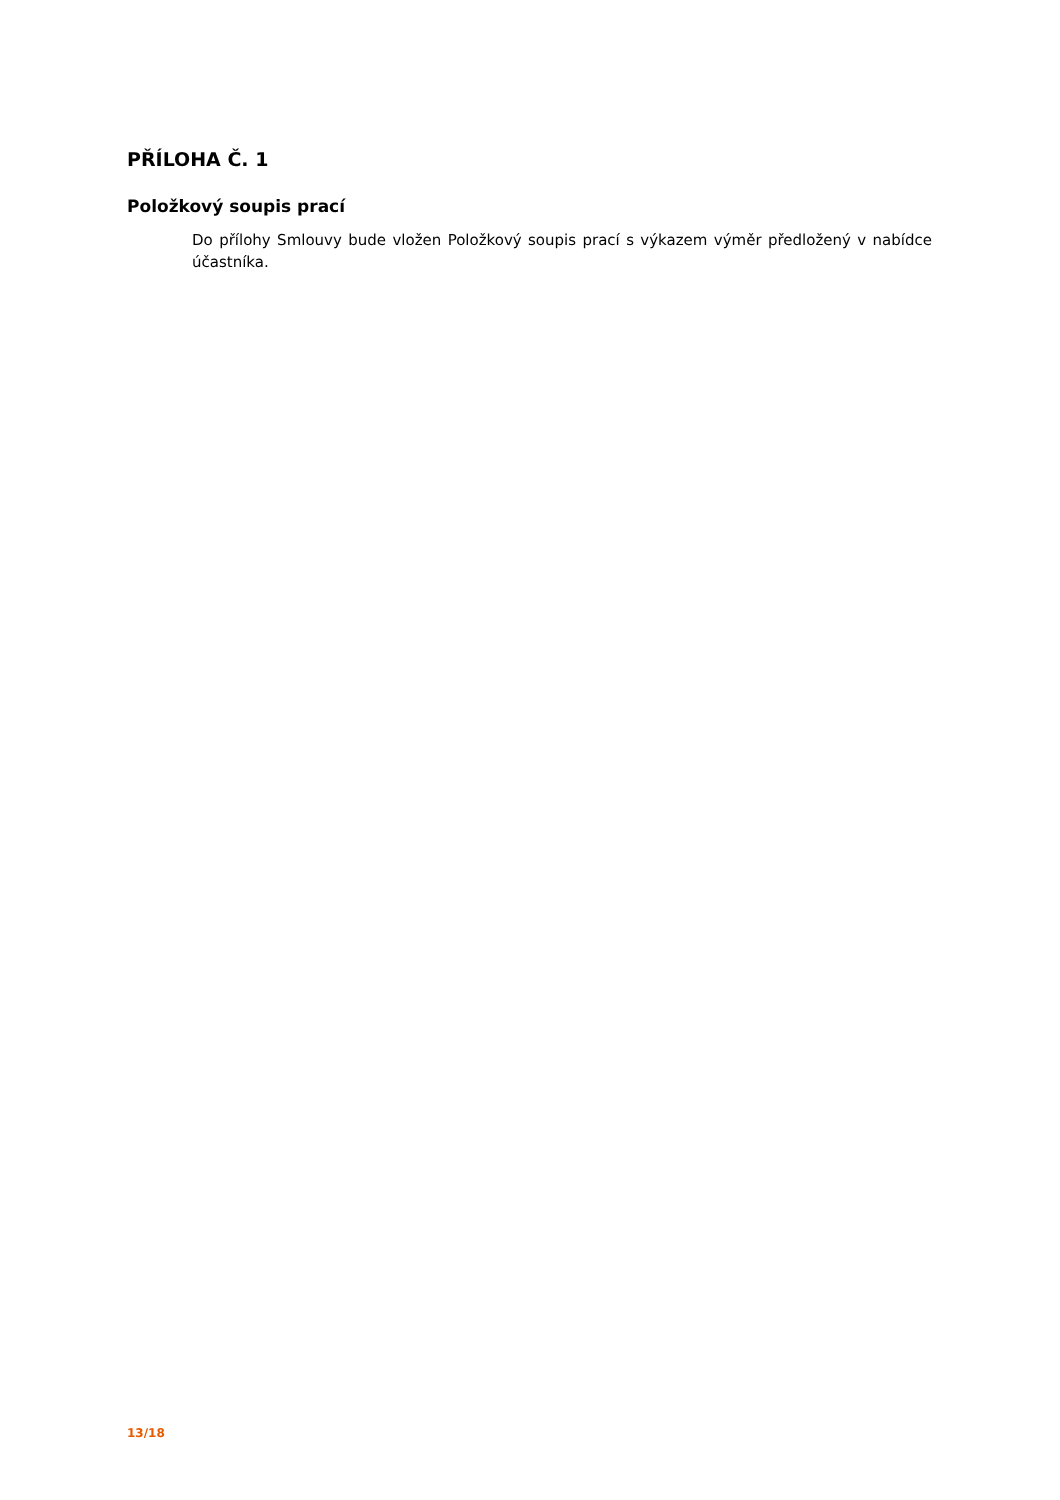PŘÍLOHA Č. 1
Položkový soupis prací
Do přílohy Smlouvy bude vložen Položkový soupis prací s výkazem výměr předložený v nabídce účastníka.
13/18